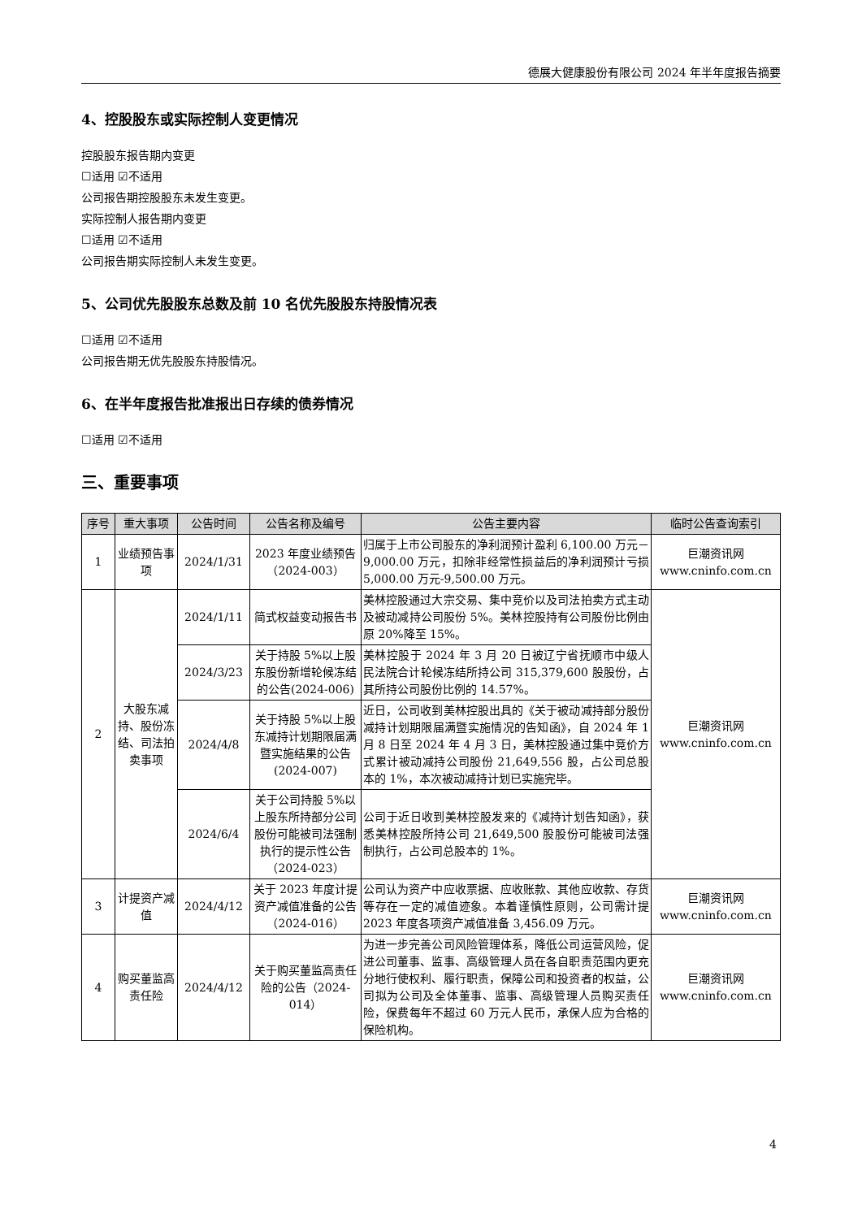德展大健康股份有限公司 2024 年半年度报告摘要
4、控股股东或实际控制人变更情况
控股股东报告期内变更
☐适用 ☑不适用
公司报告期控股股东未发生变更。
实际控制人报告期内变更
☐适用 ☑不适用
公司报告期实际控制人未发生变更。
5、公司优先股股东总数及前 10 名优先股股东持股情况表
☐适用 ☑不适用
公司报告期无优先股股东持股情况。
6、在半年度报告批准报出日存续的债券情况
☐适用 ☑不适用
三、重要事项
| 序号 | 重大事项 | 公告时间 | 公告名称及编号 | 公告主要内容 | 临时公告查询索引 |
| --- | --- | --- | --- | --- | --- |
| 1 | 业绩预告事项 | 2024/1/31 | 2023 年度业绩预告（2024-003） | 归属于上市公司股东的净利润预计盈利 6,100.00 万元－9,000.00 万元，扣除非经常性损益后的净利润预计亏损 5,000.00 万元-9,500.00 万元。 | 巨潮资讯网 www.cninfo.com.cn |
| 2 | 大股东减持、股份冻结、司法拍卖事项 | 2024/1/11 | 简式权益变动报告书 | 美林控股通过大宗交易、集中竞价以及司法拍卖方式主动及被动减持公司股份 5%。美林控股持有公司股份比例由原 20%降至 15%。 | 巨潮资讯网 www.cninfo.com.cn |
| | | 2024/3/23 | 关于持股 5%以上股东股份新增轮候冻结的公告(2024-006) | 美林控股于 2024 年 3 月 20 日被辽宁省抚顺市中级人民法院合计轮候冻结所持公司 315,379,600 股股份，占其所持公司股份比例的 14.57%。 | |
| | | 2024/4/8 | 关于持股 5%以上股东减持计划期限届满暨实施结果的公告(2024-007) | 近日，公司收到美林控股出具的《关于被动减持部分股份减持计划期限届满暨实施情况的告知函》，自 2024 年 1 月 8 日至 2024 年 4 月 3 日，美林控股通过集中竞价方式累计被动减持公司股份 21,649,556 股，占公司总股本的 1%，本次被动减持计划已实施完毕。 | |
| | | 2024/6/4 | 关于公司持股 5%以上股东所持部分公司股份可能被司法强制执行的提示性公告（2024-023） | 公司于近日收到美林控股发来的《减持计划告知函》，获悉美林控股所持公司 21,649,500 股股份可能被司法强制执行，占公司总股本的 1%。 | |
| 3 | 计提资产减值 | 2024/4/12 | 关于 2023 年度计提资产减值准备的公告（2024-016） | 公司认为资产中应收票据、应收账款、其他应收款、存货等存在一定的减值迹象。本着谨慎性原则，公司需计提 2023 年度各项资产减值准备 3,456.09 万元。 | 巨潮资讯网 www.cninfo.com.cn |
| 4 | 购买董监高责任险 | 2024/4/12 | 关于购买董监高责任险的公告（2024-014） | 为进一步完善公司风险管理体系，降低公司运营风险，促进公司董事、监事、高级管理人员在各自职责范围内更充分地行使权利、履行职责，保障公司和投资者的权益，公司拟为公司及全体董事、监事、高级管理人员购买责任险，保费每年不超过 60 万元人民币，承保人应为合格的保险机构。 | 巨潮资讯网 www.cninfo.com.cn |
4